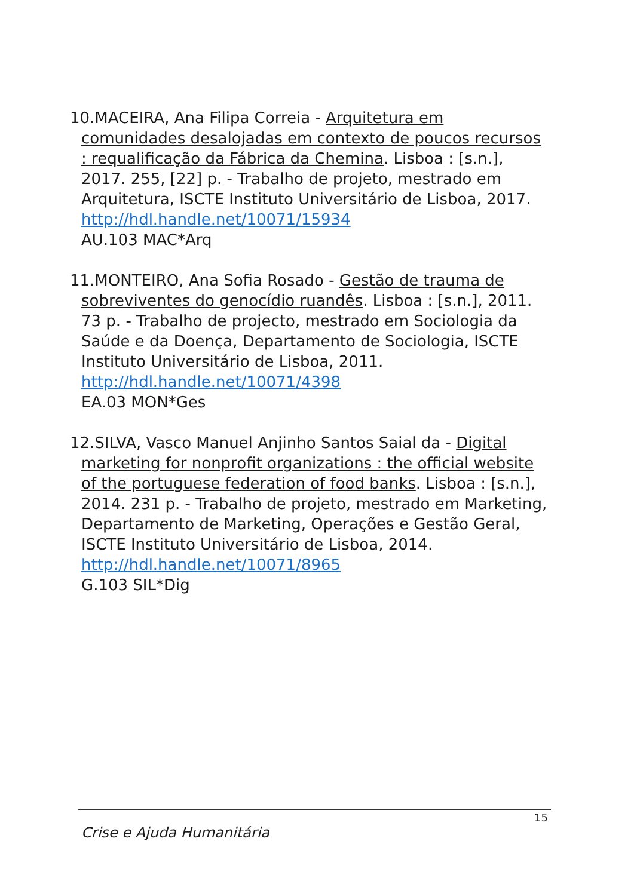10.MACEIRA, Ana Filipa Correia - Arquitetura em comunidades desalojadas em contexto de poucos recursos : requalificação da Fábrica da Chemina. Lisboa : [s.n.], 2017. 255, [22] p. - Trabalho de projeto, mestrado em Arquitetura, ISCTE Instituto Universitário de Lisboa, 2017.
http://hdl.handle.net/10071/15934
AU.103 MAC*Arq
11.MONTEIRO, Ana Sofia Rosado - Gestão de trauma de sobreviventes do genocídio ruandês. Lisboa : [s.n.], 2011. 73 p. - Trabalho de projecto, mestrado em Sociologia da Saúde e da Doença, Departamento de Sociologia, ISCTE Instituto Universitário de Lisboa, 2011.
http://hdl.handle.net/10071/4398
EA.03 MON*Ges
12.SILVA, Vasco Manuel Anjinho Santos Saial da - Digital marketing for nonprofit organizations : the official website of the portuguese federation of food banks. Lisboa : [s.n.], 2014. 231 p. - Trabalho de projeto, mestrado em Marketing, Departamento de Marketing, Operações e Gestão Geral, ISCTE Instituto Universitário de Lisboa, 2014.
http://hdl.handle.net/10071/8965
G.103 SIL*Dig
15
Crise e Ajuda Humanitária